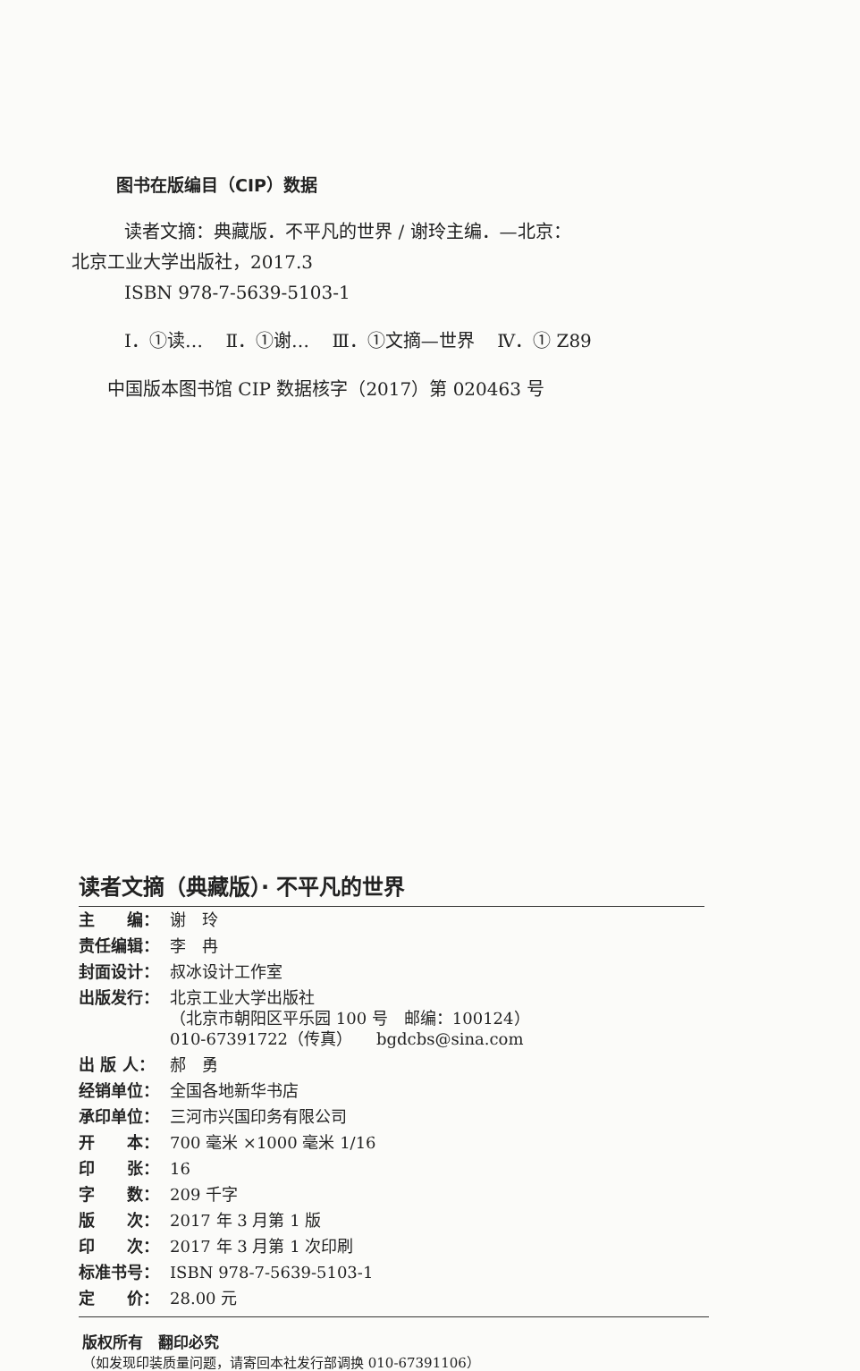图书在版编目（CIP）数据
读者文摘：典藏版．不平凡的世界 / 谢玲主编．—北京：
北京工业大学出版社，2017.3
ISBN 978-7-5639-5103-1
Ⅰ．①读… Ⅱ．①谢… Ⅲ．①文摘—世界 Ⅳ．① Z89
中国版本图书馆 CIP 数据核字（2017）第 020463 号
读者文摘（典藏版）· 不平凡的世界
| 主 编： | 谢 玲 |
| 责任编辑： | 李 冉 |
| 封面设计： | 叔冰设计工作室 |
| 出版发行： | 北京工业大学出版社 （北京市朝阳区平乐园 100 号 邮编：100124） 010-67391722（传真） bgdcbs@sina.com |
| 出 版 人： | 郝 勇 |
| 经销单位： | 全国各地新华书店 |
| 承印单位： | 三河市兴国印务有限公司 |
| 开 本： | 700 毫米 ×1000 毫米 1/16 |
| 印 张： | 16 |
| 字 数： | 209 千字 |
| 版 次： | 2017 年 3 月第 1 版 |
| 印 次： | 2017 年 3 月第 1 次印刷 |
| 标准书号： | ISBN 978-7-5639-5103-1 |
| 定 价： | 28.00 元 |
版权所有　翻印必究
（如发现印装质量问题，请寄回本社发行部调换 010-67391106）